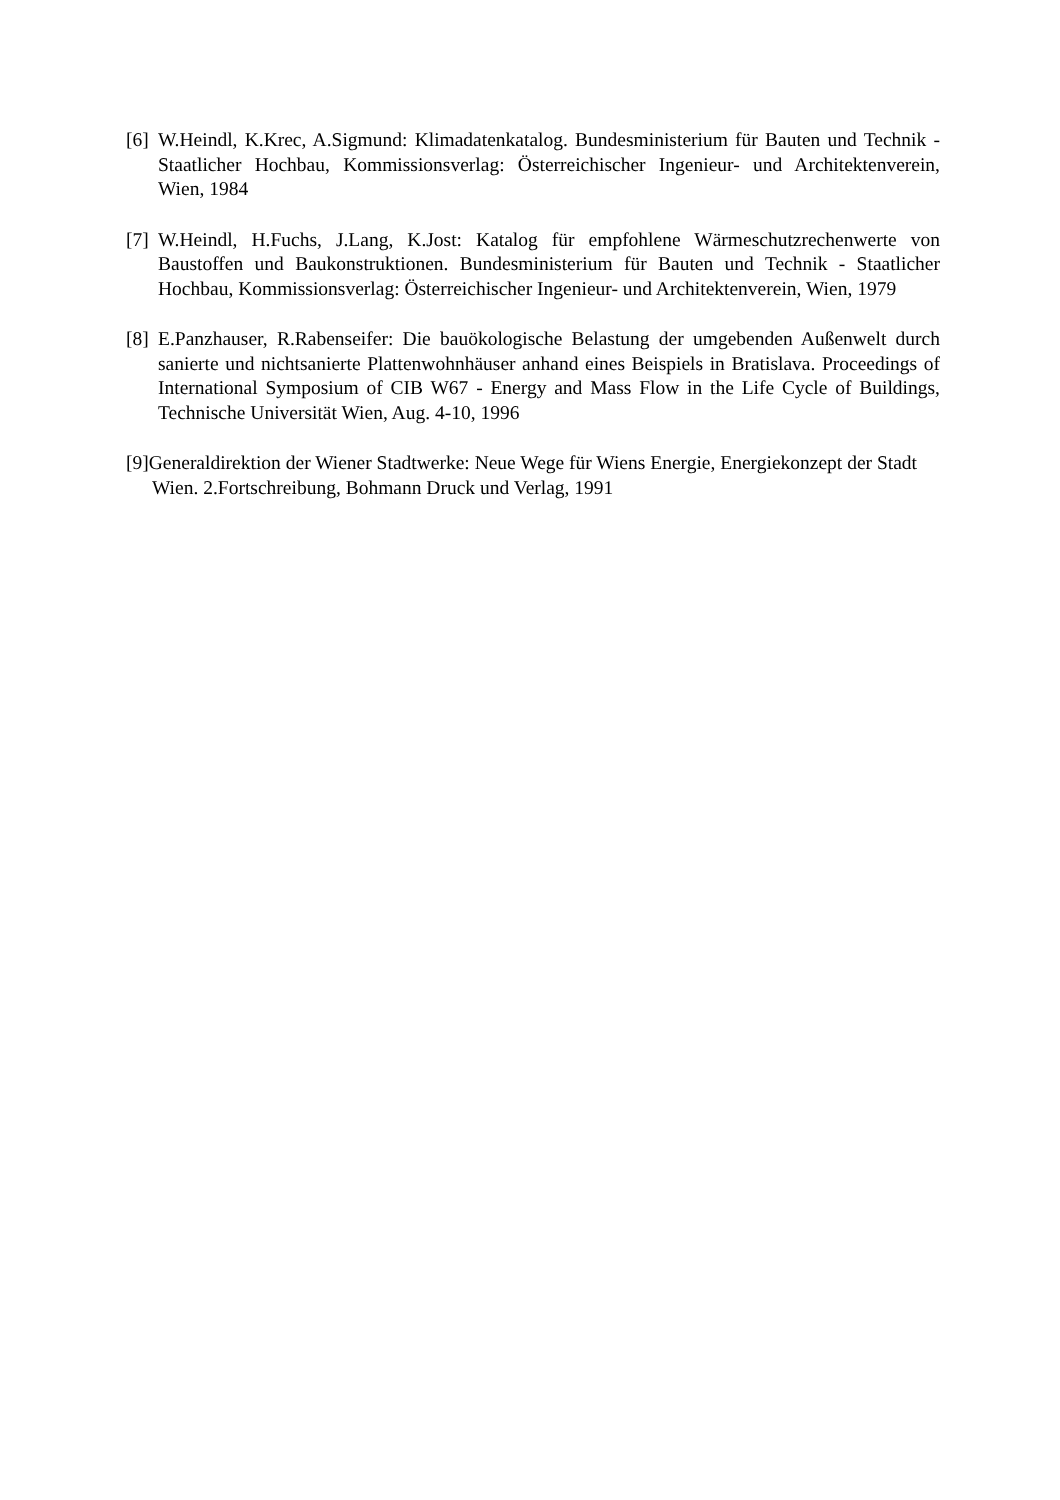[6]
W.Heindl, K.Krec, A.Sigmund: Klimadatenkatalog. Bundesministerium für Bauten und Technik - Staatlicher Hochbau, Kommissionsverlag: Österreichischer Ingenieur- und Architektenverein, Wien, 1984
[7]
W.Heindl, H.Fuchs, J.Lang, K.Jost: Katalog für empfohlene Wärmeschutzrechenwerte von Baustoffen und Baukonstruktionen. Bundesministerium für Bauten und Technik - Staatlicher Hochbau, Kommissionsverlag: Österreichischer Ingenieur- und Architektenverein, Wien, 1979
[8]
E.Panzhauser, R.Rabenseifer: Die bauökologische Belastung der umgebenden Außenwelt durch sanierte und nichtsanierte Plattenwohnhäuser anhand eines Beispiels in Bratislava. Proceedings of International Symposium of CIB W67 - Energy and Mass Flow in the Life Cycle of Buildings, Technische Universität Wien, Aug. 4-10, 1996
[9]Generaldirektion der Wiener Stadtwerke: Neue Wege für Wiens Energie, Energiekonzept der Stadt Wien. 2.Fortschreibung, Bohmann Druck und Verlag, 1991